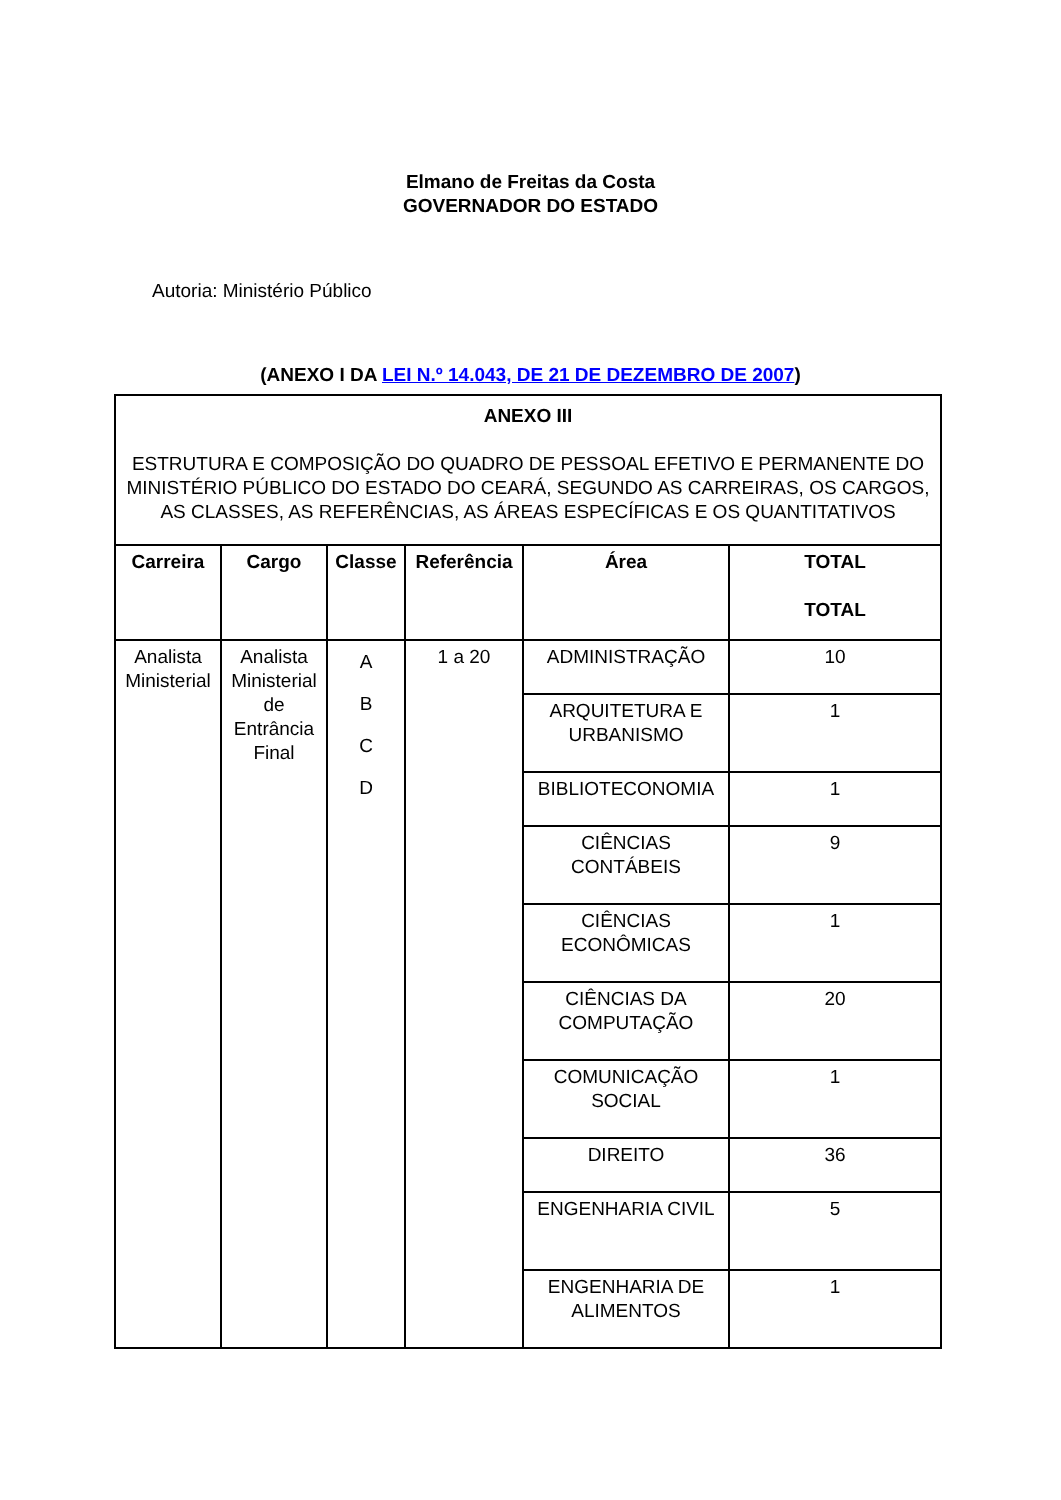Elmano de Freitas da Costa
GOVERNADOR DO ESTADO
Autoria: Ministério Público
(ANEXO I DA LEI N.º 14.043, DE 21 DE DEZEMBRO DE 2007)
| ANEXO III ESTRUTURA E COMPOSIÇÃO DO QUADRO DE PESSOAL EFETIVO E PERMANENTE DO MINISTÉRIO PÚBLICO DO ESTADO DO CEARÁ, SEGUNDO AS CARREIRAS, OS CARGOS, AS CLASSES, AS REFERÊNCIAS, AS ÁREAS ESPECÍFICAS E OS QUANTITATIVOS | | | | | |
| Carreira | Cargo | Classe | Referência | Área | TOTAL TOTAL |
| Analista Ministerial | Analista Ministerial de Entrância Final | A B C D | 1 a 20 | ADMINISTRAÇÃO | 10 |
| | | | | ARQUITETURA E URBANISMO | 1 |
| | | | | BIBLIOTECONOMIA | 1 |
| | | | | CIÊNCIAS CONTÁBEIS | 9 |
| | | | | CIÊNCIAS ECONÔMICAS | 1 |
| | | | | CIÊNCIAS DA COMPUTAÇÃO | 20 |
| | | | | COMUNICAÇÃO SOCIAL | 1 |
| | | | | DIREITO | 36 |
| | | | | ENGENHARIA CIVIL | 5 |
| | | | | ENGENHARIA DE ALIMENTOS | 1 |